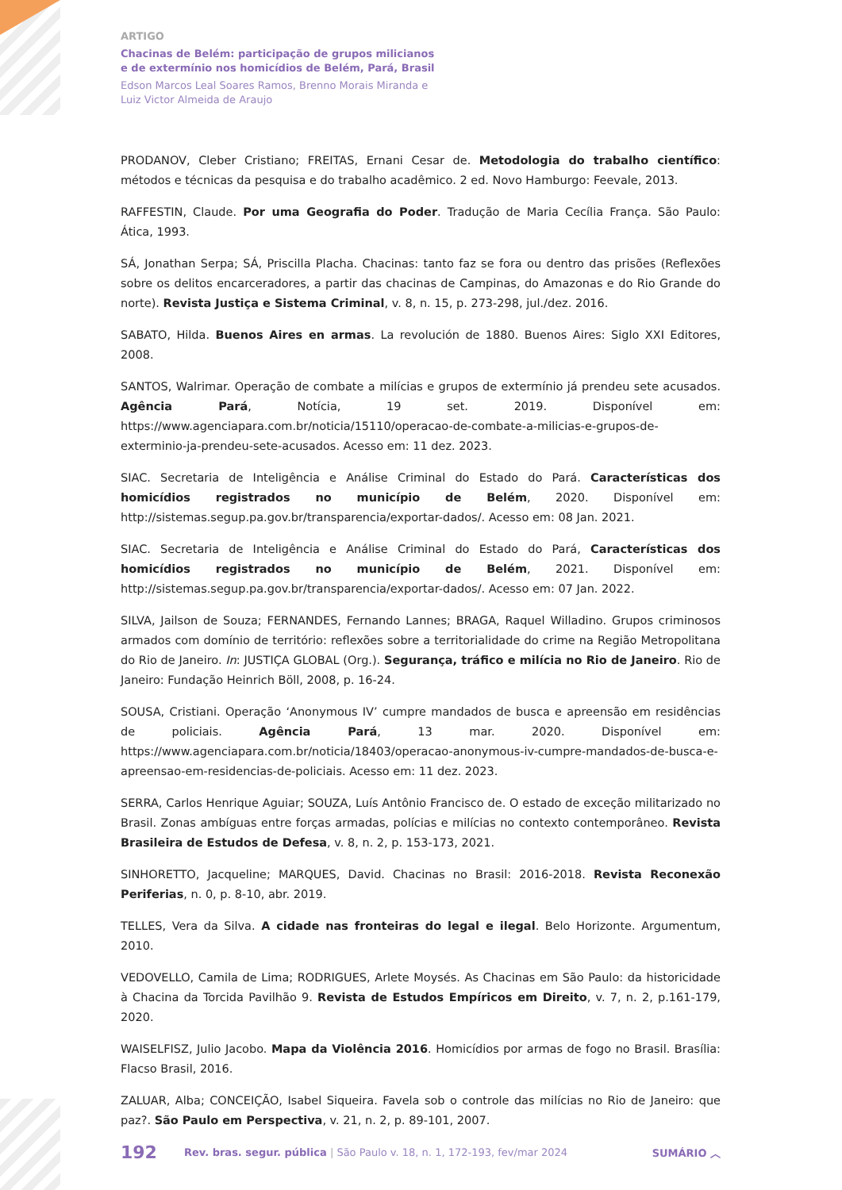ARTIGO
Chacinas de Belém: participação de grupos milicianos e de extermínio nos homicídios de Belém, Pará, Brasil
Edson Marcos Leal Soares Ramos, Brenno Morais Miranda e Luiz Victor Almeida de Araujo
PRODANOV, Cleber Cristiano; FREITAS, Ernani Cesar de. Metodologia do trabalho científico: métodos e técnicas da pesquisa e do trabalho acadêmico. 2 ed. Novo Hamburgo: Feevale, 2013.
RAFFESTIN, Claude. Por uma Geografia do Poder. Tradução de Maria Cecília França. São Paulo: Ática, 1993.
SÁ, Jonathan Serpa; SÁ, Priscilla Placha. Chacinas: tanto faz se fora ou dentro das prisões (Reflexões sobre os delitos encarceradores, a partir das chacinas de Campinas, do Amazonas e do Rio Grande do norte). Revista Justiça e Sistema Criminal, v. 8, n. 15, p. 273-298, jul./dez. 2016.
SABATO, Hilda. Buenos Aires en armas. La revolución de 1880. Buenos Aires: Siglo XXI Editores, 2008.
SANTOS, Walrimar. Operação de combate a milícias e grupos de extermínio já prendeu sete acusados. Agência Pará, Notícia, 19 set. 2019. Disponível em: https://www.agenciapara.com.br/noticia/15110/operacao-de-combate-a-milicias-e-grupos-de-exterminio-ja-prendeu-sete-acusados. Acesso em: 11 dez. 2023.
SIAC. Secretaria de Inteligência e Análise Criminal do Estado do Pará. Características dos homicídios registrados no município de Belém, 2020. Disponível em: http://sistemas.segup.pa.gov.br/transparencia/exportar-dados/. Acesso em: 08 Jan. 2021.
SIAC. Secretaria de Inteligência e Análise Criminal do Estado do Pará, Características dos homicídios registrados no município de Belém, 2021. Disponível em: http://sistemas.segup.pa.gov.br/transparencia/exportar-dados/. Acesso em: 07 Jan. 2022.
SILVA, Jailson de Souza; FERNANDES, Fernando Lannes; BRAGA, Raquel Willadino. Grupos criminosos armados com domínio de território: reflexões sobre a territorialidade do crime na Região Metropolitana do Rio de Janeiro. In: JUSTIÇA GLOBAL (Org.). Segurança, tráfico e milícia no Rio de Janeiro. Rio de Janeiro: Fundação Heinrich Böll, 2008, p. 16-24.
SOUSA, Cristiani. Operação ‘Anonymous IV’ cumpre mandados de busca e apreensão em residências de policiais. Agência Pará, 13 mar. 2020. Disponível em: https://www.agenciapara.com.br/noticia/18403/operacao-anonymous-iv-cumpre-mandados-de-busca-e-apreensao-em-residencias-de-policiais. Acesso em: 11 dez. 2023.
SERRA, Carlos Henrique Aguiar; SOUZA, Luís Antônio Francisco de. O estado de exceção militarizado no Brasil. Zonas ambíguas entre forças armadas, polícias e milícias no contexto contemporâneo. Revista Brasileira de Estudos de Defesa, v. 8, n. 2, p. 153-173, 2021.
SINHORETTO, Jacqueline; MARQUES, David. Chacinas no Brasil: 2016-2018. Revista Reconexão Periferias, n. 0, p. 8-10, abr. 2019.
TELLES, Vera da Silva. A cidade nas fronteiras do legal e ilegal. Belo Horizonte. Argumentum, 2010.
VEDOVELLO, Camila de Lima; RODRIGUES, Arlete Moysés. As Chacinas em São Paulo: da historicidade à Chacina da Torcida Pavilhão 9. Revista de Estudos Empíricos em Direito, v. 7, n. 2, p.161-179, 2020.
WAISELFISZ, Julio Jacobo. Mapa da Violência 2016. Homicídios por armas de fogo no Brasil. Brasília: Flacso Brasil, 2016.
ZALUAR, Alba; CONCEIÇÃO, Isabel Siqueira. Favela sob o controle das milícias no Rio de Janeiro: que paz?. São Paulo em Perspectiva, v. 21, n. 2, p. 89-101, 2007.
192 Rev. bras. segur. pública | São Paulo v. 18, n. 1, 172-193, fev/mar 2024 SUMÁRIO ︿